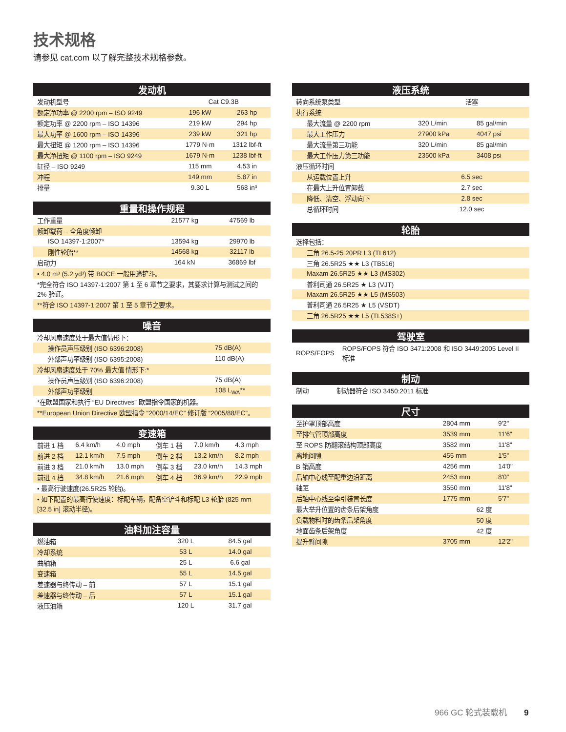技术规格
请参见 cat.com 以了解完整技术规格参数。
| 发动机 | | |
| --- | --- | --- |
| 发动机型号 | Cat C9.3B | |
| 额定净功率 @ 2200 rpm – ISO 9249 | 196 kW | 263 hp |
| 额定功率 @ 2200 rpm – ISO 14396 | 219 kW | 294 hp |
| 最大功率 @ 1600 rpm – ISO 14396 | 239 kW | 321 hp |
| 最大扭矩 @ 1200 rpm – ISO 14396 | 1779 N·m | 1312 lbf-ft |
| 最大净扭矩 @ 1100 rpm – ISO 9249 | 1679 N·m | 1238 lbf-ft |
| 缸径 – ISO 9249 | 115 mm | 4.53 in |
| 冲程 | 149 mm | 5.87 in |
| 排量 | 9.30 L | 568 in³ |
| 重量和操作规程 | | |
| --- | --- | --- |
| 工作重量 | 21577 kg | 47569 lb |
| 倾卸载荷 – 全角度倾卸 | | |
| ISO 14397-1:2007* | 13594 kg | 29970 lb |
| 刚性轮胎** | 14568 kg | 32117 lb |
| 启动力 | 164 kN | 36869 lbf |
| • 4.0 m³ (5.2 yd³) 带 BOCE 一般用途铲斗。 | | |
| *完全符合 ISO 14397-1:2007 第 1 至 6 章节之要求，其要求计算与测试之间的 2% 验证。 | | |
| **符合 ISO 14397-1:2007 第 1 至 5 章节之要求。 | | |
| 噪音 | |
| --- | --- |
| 冷却风扇速度处于最大值情形下： | |
| 操作员声压级别 (ISO 6396:2008) | 75 dB(A) |
| 外部声功率级别 (ISO 6395:2008) | 110 dB(A) |
| 冷却风扇速度处于 70% 最大值 情形下:* | |
| 操作员声压级别 (ISO 6396:2008) | 75 dB(A) |
| 外部声功率级别 | 108 L<sub>WA</sub>** |
| *在欧盟国家和执行 “EU Directives” 欧盟指令国家的机器。 | |
| **European Union Directive 欧盟指令 “2000/14/EC” 修订版 “2005/88/EC”。 | |
| 变速箱 | | | | | |
| --- | --- | --- | --- | --- | --- |
| 前进 1 档 | 6.4 km/h | 4.0 mph | 倒车 1 档 | 7.0 km/h | 4.3 mph |
| 前进 2 档 | 12.1 km/h | 7.5 mph | 倒车 2 档 | 13.2 km/h | 8.2 mph |
| 前进 3 档 | 21.0 km/h | 13.0 mph | 倒车 3 档 | 23.0 km/h | 14.3 mph |
| 前进 4 档 | 34.8 km/h | 21.6 mph | 倒车 4 档 | 36.9 km/h | 22.9 mph |
| • 最高行驶速度(26.5R25 轮胎)。 | | | | | |
| • 如下配置的最高行使速度：标配车辆，配备空铲斗和标配 L3 轮胎 (825 mm [32.5 in] 滚动半径)。 | | | | | |
| 油料加注容量 | | |
| --- | --- | --- |
| 燃油箱 | 320 L | 84.5 gal |
| 冷却系统 | 53 L | 14.0 gal |
| 曲轴箱 | 25 L | 6.6 gal |
| 变速箱 | 55 L | 14.5 gal |
| 差速器与终传动 – 前 | 57 L | 15.1 gal |
| 差速器与终传动 – 后 | 57 L | 15.1 gal |
| 液压油箱 | 120 L | 31.7 gal |
| 液压系统 | | |
| --- | --- | --- |
| 转向系统泵类型 | 活塞 | |
| 执行系统 | | |
| 最大流量 @ 2200 rpm | 320 L/min | 85 gal/min |
| 最大工作压力 | 27900 kPa | 4047 psi |
| 最大流量第三功能 | 320 L/min | 85 gal/min |
| 最大工作压力第三功能 | 23500 kPa | 3408 psi |
| 液压循环时间 | | |
| 从运载位置上升 | 6.5 sec | |
| 在最大上升位置卸载 | 2.7 sec | |
| 降低、清空、浮动向下 | 2.8 sec | |
| 总循环时间 | 12.0 sec | |
| 轮胎 |
| --- |
| 选择包括： |
| 三角 26.5-25 20PR L3 (TL612) |
| 三角 26.5R25 ★★ L3 (TB516) |
| Maxam 26.5R25 ★★ L3 (MS302) |
| 普利司通 26.5R25 ★ L3 (VJT) |
| Maxam 26.5R25 ★★ L5 (MS503) |
| 普利司通 26.5R25 ★ L5 (VSDT) |
| 三角 26.5R25 ★★ L5 (TL538S+) |
| 驾驶室 | |
| --- | --- |
| ROPS/FOPS | ROPS/FOPS 符合 ISO 3471:2008 和 ISO 3449:2005 Level II 标准 |
| 制动 | |
| --- | --- |
| 制动 | 制动器符合 ISO 3450:2011 标准 |
| 尺寸 | | |
| --- | --- | --- |
| 至护罩顶部高度 | 2804 mm | 9'2" |
| 至排气管顶部高度 | 3539 mm | 11'6" |
| 至 ROPS 防翻滚结构顶部高度 | 3582 mm | 11'8" |
| 离地间隙 | 455 mm | 1'5" |
| B 销高度 | 4256 mm | 14'0" |
| 后轴中心线至配重边沿距离 | 2453 mm | 8'0" |
| 轴距 | 3550 mm | 11'8" |
| 后轴中心线至牵引装置长度 | 1775 mm | 5'7" |
| 最大举升位置的齿条后架角度 | 62 度 | |
| 负载物料时的齿条后架角度 | 50 度 | |
| 地面齿条后架角度 | 42 度 | |
| 提升臂间隙 | 3705 mm | 12'2" |
966 GC 轮式装载机 9